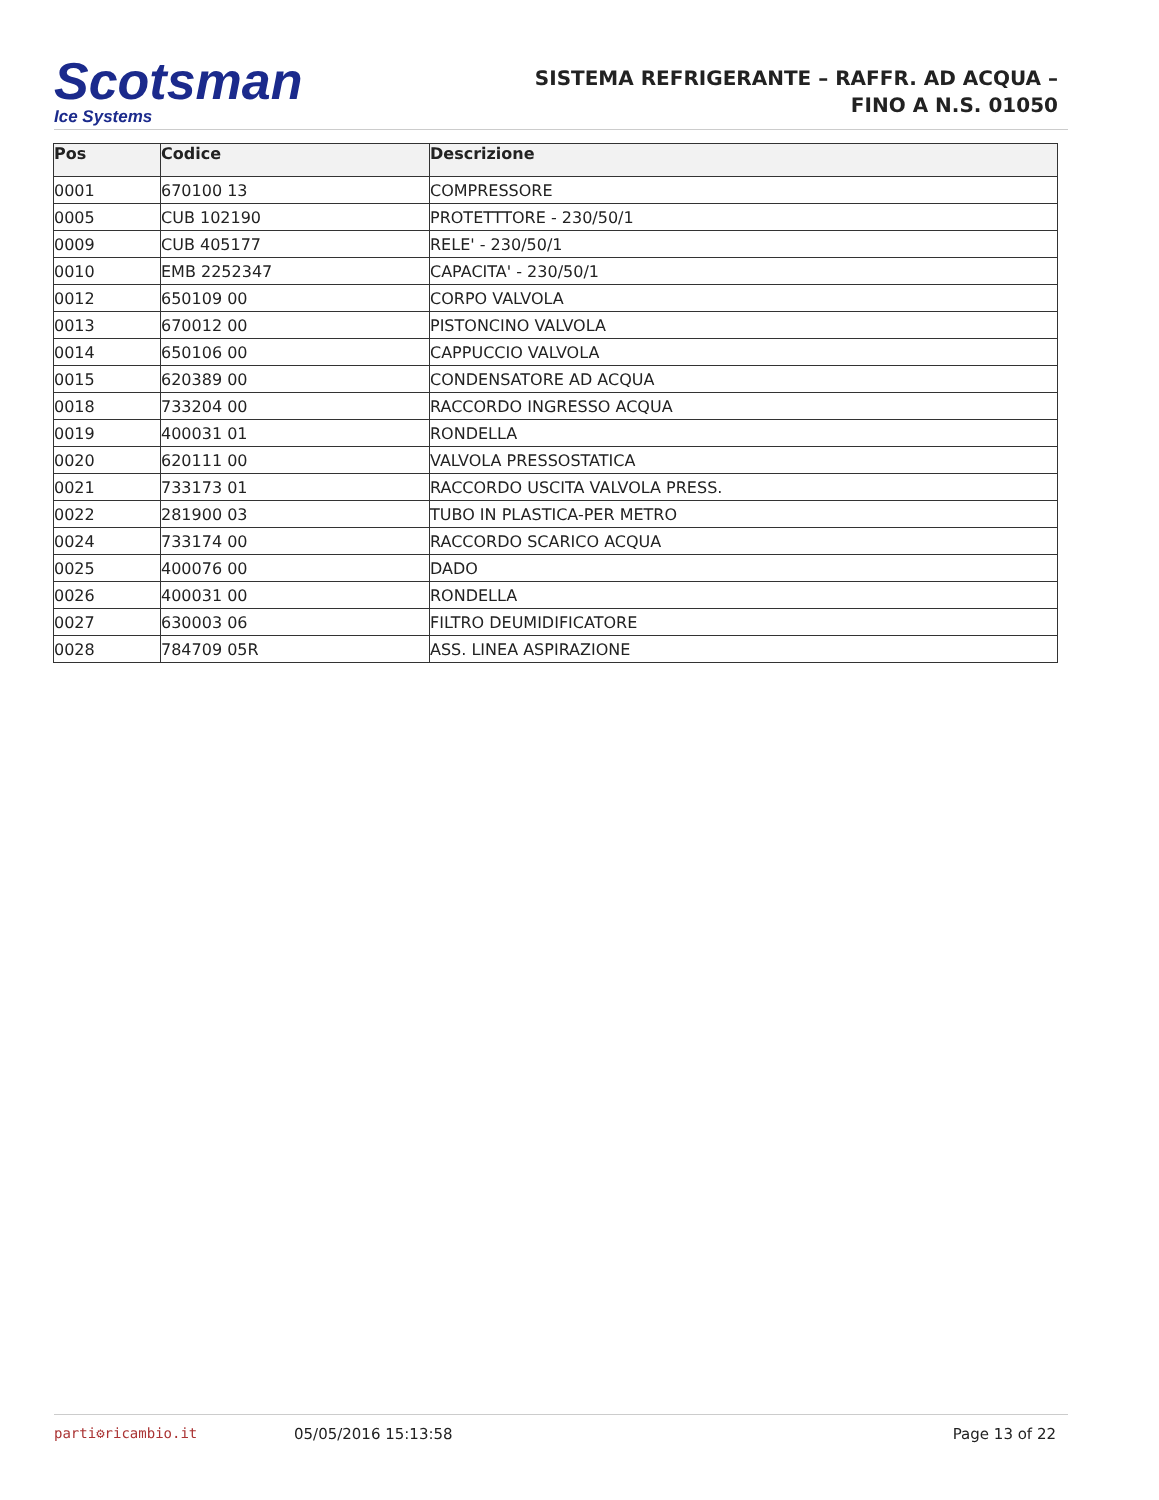Scotsman
Ice Systems
SISTEMA REFRIGERANTE – RAFFR. AD ACQUA –
FINO A N.S. 01050
| Pos | Codice | Descrizione |
| --- | --- | --- |
| 0001 | 670100 13 | COMPRESSORE |
| 0005 | CUB 102190 | PROTETTTORE - 230/50/1 |
| 0009 | CUB 405177 | RELE' - 230/50/1 |
| 0010 | EMB 2252347 | CAPACITA' - 230/50/1 |
| 0012 | 650109 00 | CORPO VALVOLA |
| 0013 | 670012 00 | PISTONCINO VALVOLA |
| 0014 | 650106 00 | CAPPUCCIO VALVOLA |
| 0015 | 620389 00 | CONDENSATORE AD ACQUA |
| 0018 | 733204 00 | RACCORDO INGRESSO ACQUA |
| 0019 | 400031 01 | RONDELLA |
| 0020 | 620111 00 | VALVOLA PRESSOSTATICA |
| 0021 | 733173 01 | RACCORDO USCITA VALVOLA PRESS. |
| 0022 | 281900 03 | TUBO IN PLASTICA-PER METRO |
| 0024 | 733174 00 | RACCORDO SCARICO ACQUA |
| 0025 | 400076 00 | DADO |
| 0026 | 400031 00 | RONDELLA |
| 0027 | 630003 06 | FILTRO DEUMIDIFICATORE |
| 0028 | 784709 05R | ASS. LINEA ASPIRAZIONE |
parti⚙ricambio.it 05/05/2016 15:13:58 Page 13 of 22